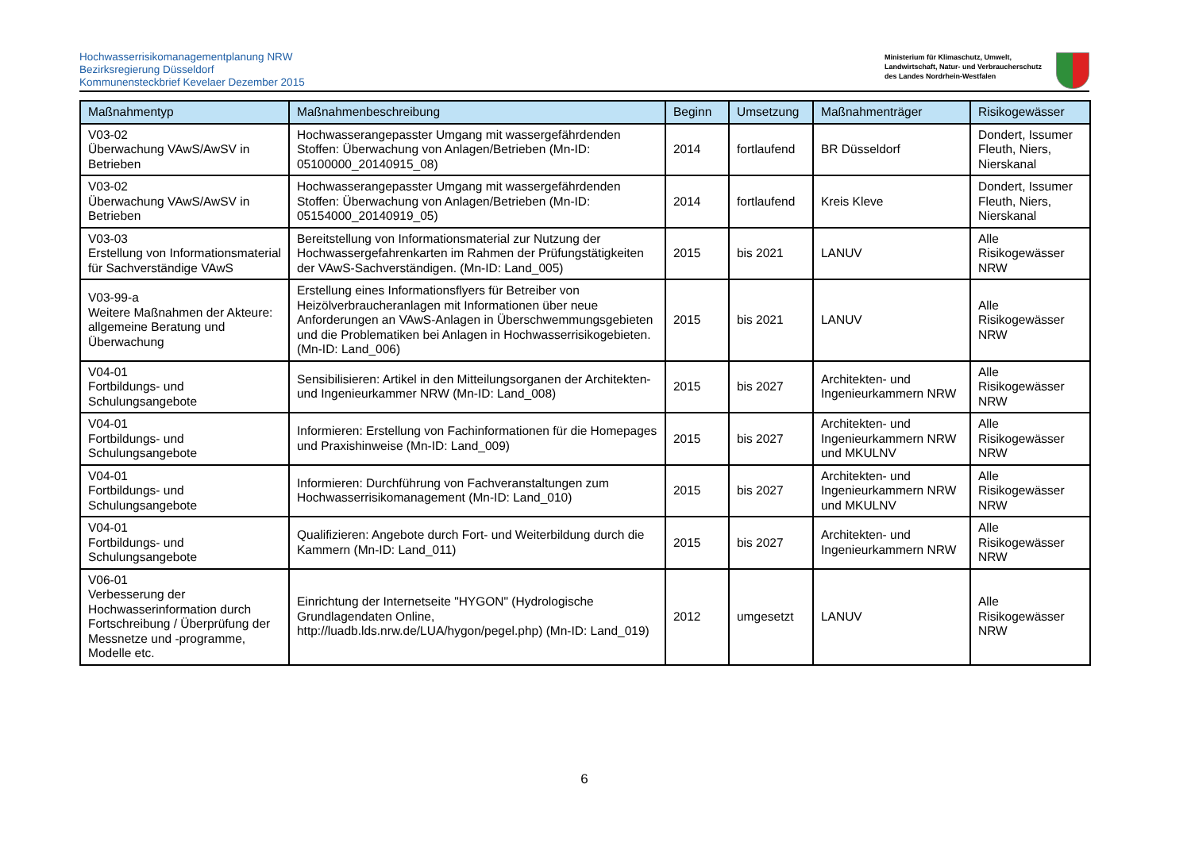Hochwasserrisikomanagementplanung NRW
Bezirksregierung Düsseldorf
Kommunensteckbrief Kevelaer Dezember 2015
Ministerium für Klimaschutz, Umwelt,
Landwirtschaft, Natur- und Verbraucherschutz
des Landes Nordrhein-Westfalen
| Maßnahmentyp | Maßnahmenbeschreibung | Beginn | Umsetzung | Maßnahmenträger | Risikogewässer |
| --- | --- | --- | --- | --- | --- |
| V03-02 Überwachung VAwS/AwSV in Betrieben | Hochwasserangepasster Umgang mit wassergefährdenden Stoffen: Überwachung von Anlagen/Betrieben (Mn-ID: 05100000_20140915_08) | 2014 | fortlaufend | BR Düsseldorf | Dondert, Issumer Fleuth, Niers, Nierskanal |
| V03-02 Überwachung VAwS/AwSV in Betrieben | Hochwasserangepasster Umgang mit wassergefährdenden Stoffen: Überwachung von Anlagen/Betrieben (Mn-ID: 05154000_20140919_05) | 2014 | fortlaufend | Kreis Kleve | Dondert, Issumer Fleuth, Niers, Nierskanal |
| V03-03 Erstellung von Informationsmaterial für Sachverständige VAwS | Bereitstellung von Informationsmaterial zur Nutzung der Hochwassergefahrenkarten im Rahmen der Prüfungstätigkeiten der VAwS-Sachverständigen. (Mn-ID: Land_005) | 2015 | bis 2021 | LANUV | Alle Risikogewässer NRW |
| V03-99-a Weitere Maßnahmen der Akteure: allgemeine Beratung und Überwachung | Erstellung eines Informationsflyers für Betreiber von Heizölverbraucheranlagen mit Informationen über neue Anforderungen an VAwS-Anlagen in Überschwemmungsgebieten und die Problematiken bei Anlagen in Hochwasserrisikogebieten. (Mn-ID: Land_006) | 2015 | bis 2021 | LANUV | Alle Risikogewässer NRW |
| V04-01 Fortbildungs- und Schulungsangebote | Sensibilisieren: Artikel in den Mitteilungsorganen der Architekten- und Ingenieurkammer NRW (Mn-ID: Land_008) | 2015 | bis 2027 | Architekten- und Ingenieurkammern NRW | Alle Risikogewässer NRW |
| V04-01 Fortbildungs- und Schulungsangebote | Informieren: Erstellung von Fachinformationen für die Homepages und Praxishinweise (Mn-ID: Land_009) | 2015 | bis 2027 | Architekten- und Ingenieurkammern NRW und MKULNV | Alle Risikogewässer NRW |
| V04-01 Fortbildungs- und Schulungsangebote | Informieren: Durchführung von Fachveranstaltungen zum Hochwasserrisikomanagement (Mn-ID: Land_010) | 2015 | bis 2027 | Architekten- und Ingenieurkammern NRW und MKULNV | Alle Risikogewässer NRW |
| V04-01 Fortbildungs- und Schulungsangebote | Qualifizieren: Angebote durch Fort- und Weiterbildung durch die Kammern (Mn-ID: Land_011) | 2015 | bis 2027 | Architekten- und Ingenieurkammern NRW | Alle Risikogewässer NRW |
| V06-01 Verbesserung der Hochwasserinformation durch Fortschreibung / Überprüfung der Messnetze und -programme, Modelle etc. | Einrichtung der Internetseite "HYGON" (Hydrologische Grundlagendaten Online, http://luadb.lds.nrw.de/LUA/hygon/pegel.php) (Mn-ID: Land_019) | 2012 | umgesetzt | LANUV | Alle Risikogewässer NRW |
6